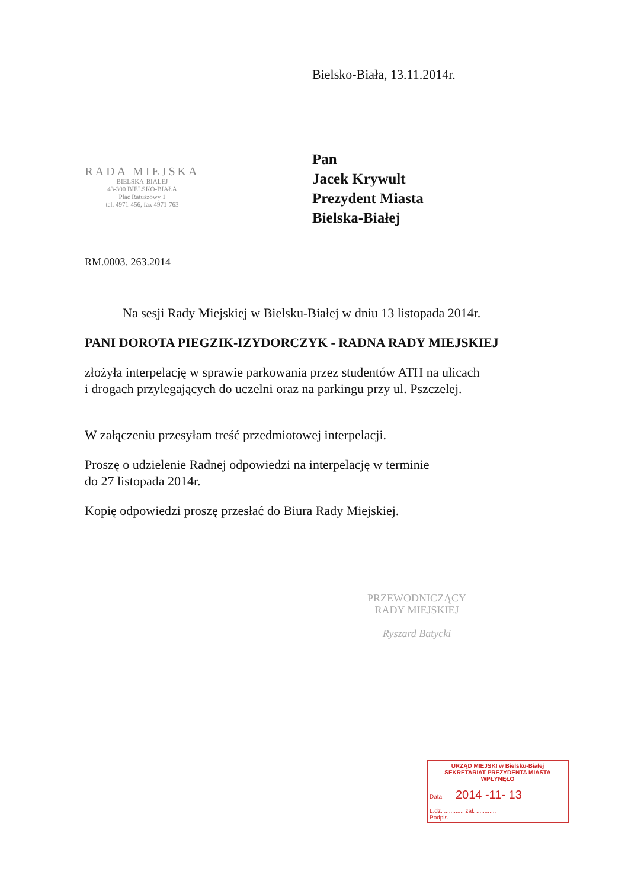Bielsko-Biała, 13.11.2014r.
RADA MIEJSKA
BIELSKA-BIAŁEJ
43-300 BIELSKO-BIAŁA
Plac Ratuszowy 1
tel. 4971-456, fax 4971-763
Pan
Jacek Krywult
Prezydent Miasta
Bielska-Białej
RM.0003. 263.2014
Na sesji Rady Miejskiej w Bielsku-Białej w dniu 13 listopada 2014r.
PANI DOROTA PIEGZIK-IZYDORCZYK - RADNA RADY MIEJSKIEJ
złożyła interpelację w sprawie parkowania przez studentów ATH na ulicach
i drogach przylegających do uczelni oraz na parkingu przy ul. Pszczelej.
W załączeniu przesyłam treść przedmiotowej interpelacji.
Proszę o udzielenie Radnej odpowiedzi na interpelację w terminie
do 27 listopada 2014r.
Kopię odpowiedzi proszę przesłać do Biura Rady Miejskiej.
PRZEWODNICZĄCY
RADY MIEJSKIEJ
Ryszard Batycki
URZĄD MIEJSKI w Bielsku-Białej
SEKRETARIAT PREZYDENTA MIASTA
WPŁYNĘŁO
Data 2014 -11- 13
L.dz. ............ zał. ............
Podpis ..................